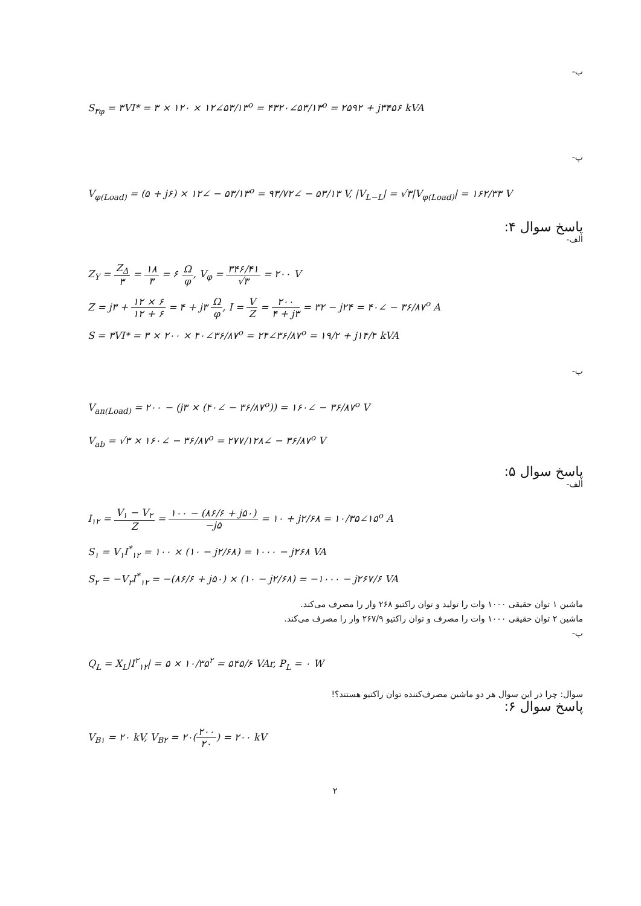ب-
S<sub>۳φ</sub> = ۳VI* = ۳ × ۱۲۰ × ۱۲∠۵۳/۱۳<sup>o</sup> = ۴۳۲۰∠۵۳/۱۳<sup>o</sup> = ۲۵۹۲ + j۳۴۵۶ kVA
پ-
V<sub>φ(Load)</sub> = (۵ + j۶) × ۱۲∠ − ۵۳/۱۳<sup>o</sup> = ۹۳/۷۲∠ − ۵۳/۱۳ V, |V<sub>L−L</sub>| = √۳|V<sub>φ(Load)</sub>| = ۱۶۲/۳۳ V
پاسخ سوال ۴:
الف-
Z<sub>Y</sub> = Z<sub>Δ</sub> ۳ = ۱۸ ۳ = ۶ Ω φ, V<sub>φ</sub> = ۳۴۶/۴۱ √۳ = ۲۰۰ V
Z = j۳ + ۱۲ × ۶ ۱۲ + ۶ = ۴ + j۳ Ω φ, I = V Z = ۲۰۰ ۴ + j۳ = ۳۲ − j۲۴ = ۴۰∠ − ۳۶/۸۷<sup>o</sup> A
S = ۳VI* = ۳ × ۲۰۰ × ۴۰∠۳۶/۸۷<sup>o</sup> = ۲۴∠۳۶/۸۷<sup>o</sup> = ۱۹/۲ + j۱۴/۴ kVA
ب-
V<sub>an(Load)</sub> = ۲۰۰ − (j۳ × (۴۰∠ − ۳۶/۸۷<sup>o</sup>)) = ۱۶۰∠ − ۳۶/۸۷<sup>o</sup> V
V<sub>ab</sub> = √۳ × ۱۶۰∠ − ۳۶/۸۷<sup>o</sup> = ۲۷۷/۱۲۸∠ − ۳۶/۸۷<sup>o</sup> V
پاسخ سوال ۵:
الف-
I<sub>۱۲</sub> = V<sub>۱</sub> − V<sub>۲</sub> Z = ۱۰۰ − (۸۶/۶ + j۵۰) −j۵ = ۱۰ + j۲/۶۸ = ۱۰/۳۵∠۱۵<sup>o</sup> A
S<sub>۱</sub> = V<sub>۱</sub>I<sup>*</sup><sub>۱۲</sub> = ۱۰۰ × (۱۰ − j۲/۶۸) = ۱۰۰۰ − j۲۶۸ VA
S<sub>۲</sub> = −V<sub>۲</sub>I<sup>*</sup><sub>۱۲</sub> = −(۸۶/۶ + j۵۰) × (۱۰ − j۲/۶۸) = −۱۰۰۰ − j۲۶۷/۶ VA
ماشین ۱ توان حقیقی ۱۰۰۰ وات را تولید و توان راکتیو ۲۶۸ وار را مصرف می‌کند.
ماشین ۲ توان حقیقی ۱۰۰۰ وات را مصرف و توان راکتیو ۲۶۷/۹ وار را مصرف می‌کند.
ب-
Q<sub>L</sub> = X<sub>L</sub>|I<sup>۲</sup><sub>۱۲</sub>| = ۵ × ۱۰/۳۵<sup>۲</sup> = ۵۴۵/۶ VAr, P<sub>L</sub> = ۰ W
سوال: چرا در این سوال هر دو ماشین مصرف‌کننده توان راکتیو هستند؟!
پاسخ سوال ۶:
V<sub>B۱</sub> = ۲۰ kV, V<sub>B۲</sub> = ۲۰(۲۰۰ ۲۰) = ۲۰۰ kV
۲